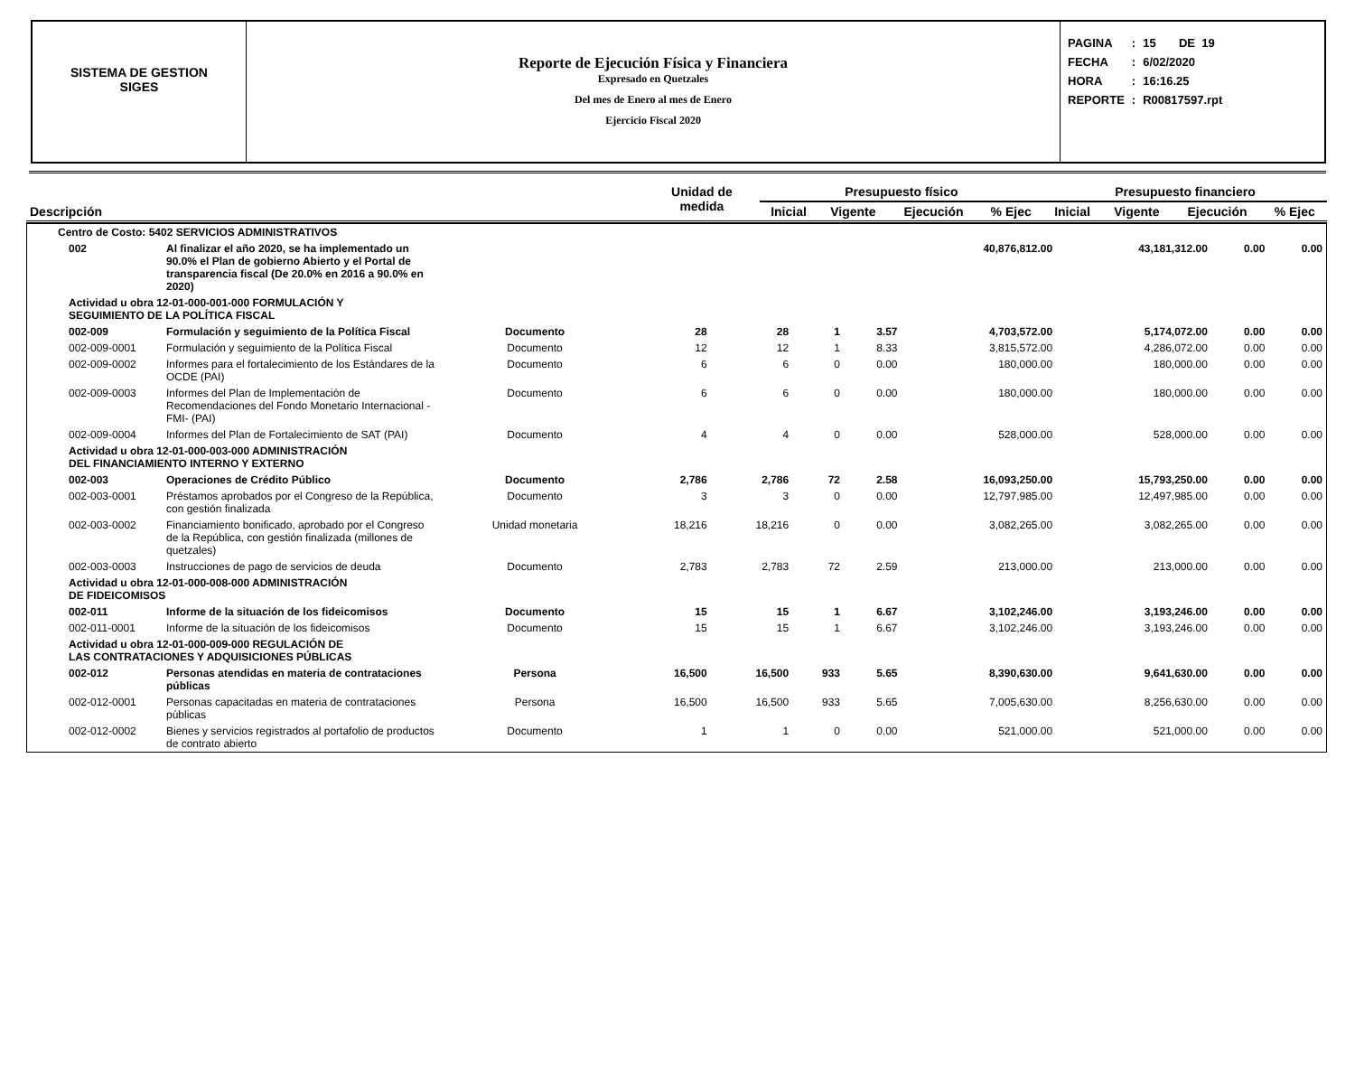SISTEMA DE GESTION
SIGES
Reporte de Ejecución Física y Financiera
Expresado en Quetzales
Del mes de Enero al mes de Enero
Ejercicio Fiscal 2020
| PAGINA | : | 15 DE 19 |
| FECHA | : | 6/02/2020 |
| HORA | : | 16:16.25 |
| REPORTE | : | R00817597.rpt |
| Descripción | Unidad de medida | Presupuesto físico | | | | Presupuesto financiero | | | |
| --- | --- | --- | --- | --- | --- | --- | --- | --- | --- |
| | | Inicial | Vigente | Ejecución | % Ejec | Inicial | Vigente | Ejecución | % Ejec |
| Centro de Costo: 5402 SERVICIOS ADMINISTRATIVOS | | | | | | | | | | |
| 002 | Al finalizar el año 2020, se ha implementado un 90.0% el Plan de gobierno Abierto y el Portal de transparencia fiscal (De 20.0% en 2016 a 90.0% en 2020) | | | | | | 40,876,812.00 | 43,181,312.00 | 0.00 | 0.00 |
| Actividad u obra 12-01-000-001-000 FORMULACIÓN Y SEGUIMIENTO DE LA POLÍTICA FISCAL | | | | | | | | | | |
| 002-009 | Formulación y seguimiento de la Política Fiscal | Documento | 28 | 28 | 1 | 3.57 | 4,703,572.00 | 5,174,072.00 | 0.00 | 0.00 |
| 002-009-0001 | Formulación y seguimiento de la Política Fiscal | Documento | 12 | 12 | 1 | 8.33 | 3,815,572.00 | 4,286,072.00 | 0.00 | 0.00 |
| 002-009-0002 | Informes para el fortalecimiento de los Estándares de la OCDE (PAI) | Documento | 6 | 6 | 0 | 0.00 | 180,000.00 | 180,000.00 | 0.00 | 0.00 |
| 002-009-0003 | Informes del Plan de Implementación de Recomendaciones del Fondo Monetario Internacional - FMI- (PAI) | Documento | 6 | 6 | 0 | 0.00 | 180,000.00 | 180,000.00 | 0.00 | 0.00 |
| 002-009-0004 | Informes del Plan de Fortalecimiento de SAT (PAI) | Documento | 4 | 4 | 0 | 0.00 | 528,000.00 | 528,000.00 | 0.00 | 0.00 |
| Actividad u obra 12-01-000-003-000 ADMINISTRACIÓN DEL FINANCIAMIENTO INTERNO Y EXTERNO | | | | | | | | | | |
| 002-003 | Operaciones de Crédito Público | Documento | 2,786 | 2,786 | 72 | 2.58 | 16,093,250.00 | 15,793,250.00 | 0.00 | 0.00 |
| 002-003-0001 | Préstamos aprobados por el Congreso de la República, con gestión finalizada | Documento | 3 | 3 | 0 | 0.00 | 12,797,985.00 | 12,497,985.00 | 0.00 | 0.00 |
| 002-003-0002 | Financiamiento bonificado, aprobado por el Congreso de la República, con gestión finalizada (millones de quetzales) | Unidad monetaria | 18,216 | 18,216 | 0 | 0.00 | 3,082,265.00 | 3,082,265.00 | 0.00 | 0.00 |
| 002-003-0003 | Instrucciones de pago de servicios de deuda | Documento | 2,783 | 2,783 | 72 | 2.59 | 213,000.00 | 213,000.00 | 0.00 | 0.00 |
| Actividad u obra 12-01-000-008-000 ADMINISTRACIÓN DE FIDEICOMISOS | | | | | | | | | | |
| 002-011 | Informe de la situación de los fideicomisos | Documento | 15 | 15 | 1 | 6.67 | 3,102,246.00 | 3,193,246.00 | 0.00 | 0.00 |
| 002-011-0001 | Informe de la situación de los fideicomisos | Documento | 15 | 15 | 1 | 6.67 | 3,102,246.00 | 3,193,246.00 | 0.00 | 0.00 |
| Actividad u obra 12-01-000-009-000 REGULACIÓN DE LAS CONTRATACIONES Y ADQUISICIONES PÚBLICAS | | | | | | | | | | |
| 002-012 | Personas atendidas en materia de contrataciones públicas | Persona | 16,500 | 16,500 | 933 | 5.65 | 8,390,630.00 | 9,641,630.00 | 0.00 | 0.00 |
| 002-012-0001 | Personas capacitadas en materia de contrataciones públicas | Persona | 16,500 | 16,500 | 933 | 5.65 | 7,005,630.00 | 8,256,630.00 | 0.00 | 0.00 |
| 002-012-0002 | Bienes y servicios registrados al portafolio de productos de contrato abierto | Documento | 1 | 1 | 0 | 0.00 | 521,000.00 | 521,000.00 | 0.00 | 0.00 |